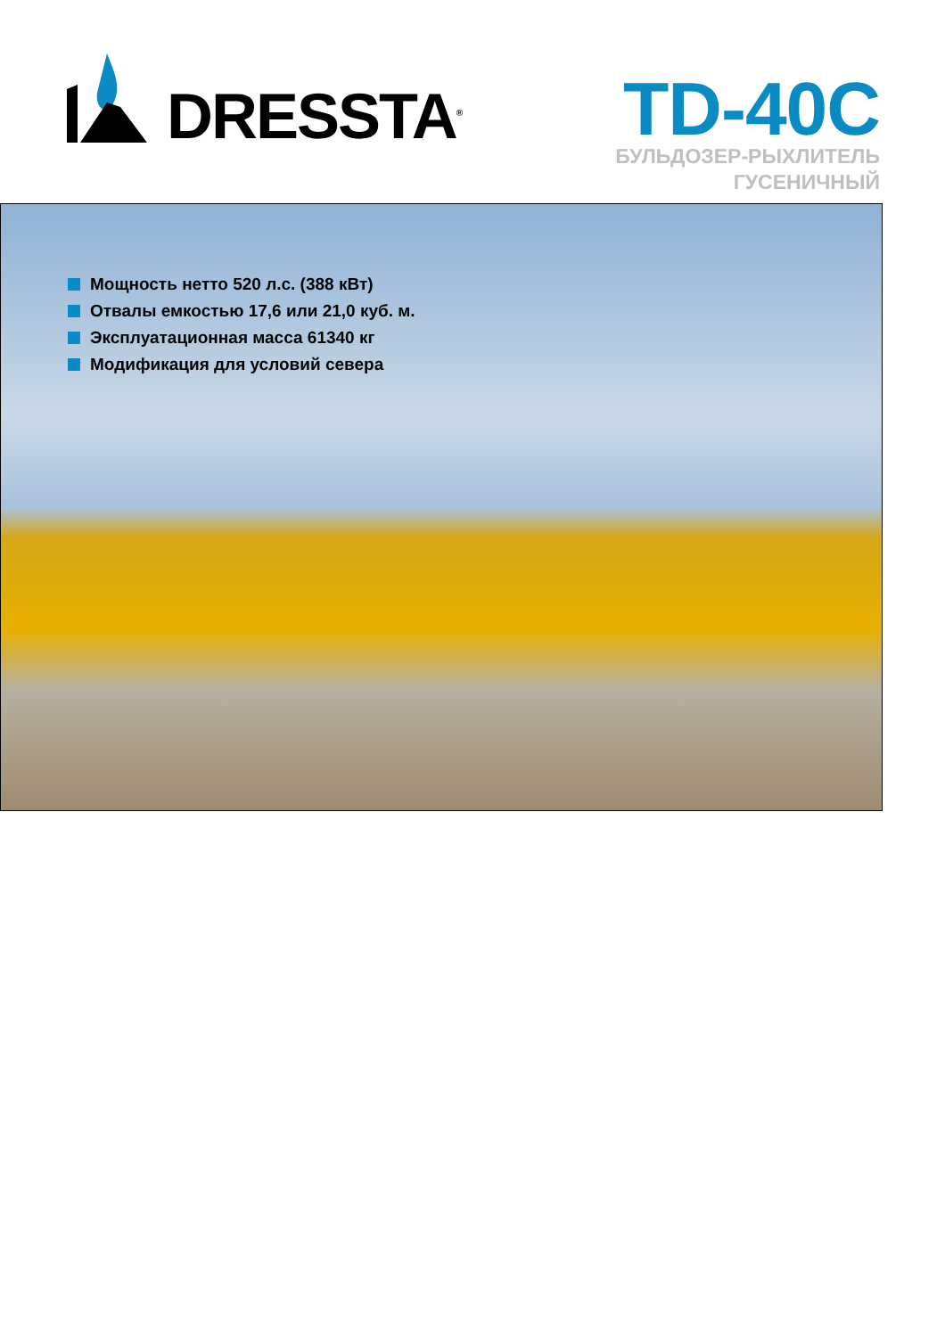DRESSTA<sup>®</sup>
TD-40C
БУЛЬДОЗЕР-РЫХЛИТЕЛЬ
ГУСЕНИЧНЫЙ
Мощность нетто 520 л.с. (388 кВт)
Отвалы емкостью 17,6 или 21,0 куб. м.
Эксплуатационная масса 61340 кг
Модификация для условий севера